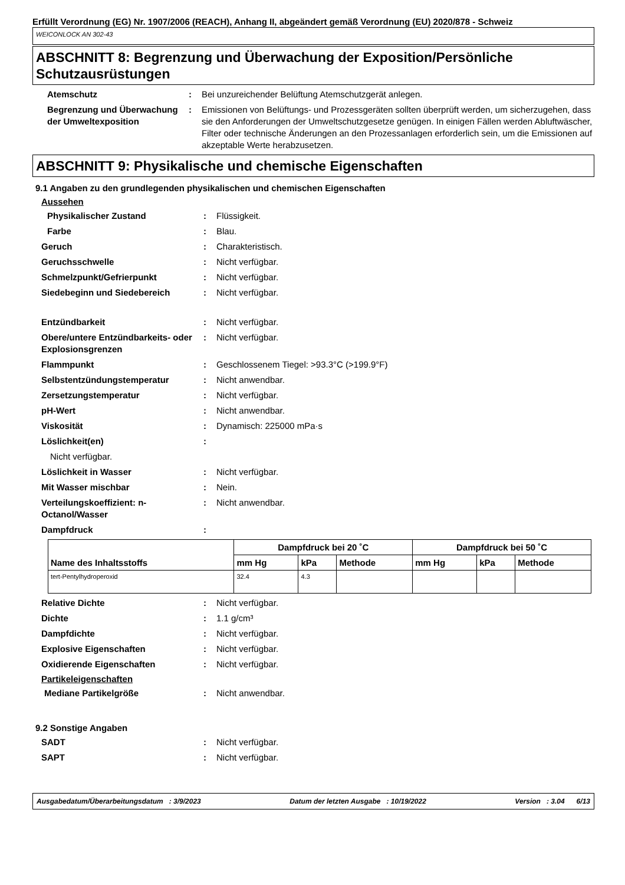Erfüllt Verordnung (EG) Nr. 1907/2006 (REACH), Anhang II, abgeändert gemäß Verordnung (EU) 2020/878 - Schweiz
WEICONLOCK AN 302-43
ABSCHNITT 8: Begrenzung und Überwachung der Exposition/Persönliche Schutzausrüstungen
Atemschutz : Bei unzureichender Belüftung Atemschutzgerät anlegen.
Begrenzung und Überwachung der Umweltexposition
: Emissionen von Belüftungs- und Prozessgeräten sollten überprüft werden, um sicherzugehen, dass sie den Anforderungen der Umweltschutzgesetze genügen. In einigen Fällen werden Abluftwäscher, Filter oder technische Änderungen an den Prozessanlagen erforderlich sein, um die Emissionen auf akzeptable Werte herabzusetzen.
ABSCHNITT 9: Physikalische und chemische Eigenschaften
9.1 Angaben zu den grundlegenden physikalischen und chemischen Eigenschaften
Aussehen
Physikalischer Zustand : Flüssigkeit.
Farbe : Blau.
Geruch : Charakteristisch.
Geruchsschwelle : Nicht verfügbar.
Schmelzpunkt/Gefrierpunkt : Nicht verfügbar.
Siedebeginn und Siedebereich : Nicht verfügbar.
Entzündbarkeit : Nicht verfügbar.
Obere/untere Entzündbarkeits- oder Explosionsgrenzen
: Nicht verfügbar.
Flammpunkt : Geschlossenem Tiegel: >93.3°C (>199.9°F)
Selbstentzündungstemperatur : Nicht anwendbar.
Zersetzungstemperatur : Nicht verfügbar.
pH-Wert : Nicht anwendbar.
Viskosität : Dynamisch: 225000 mPa·s
Löslichkeit(en) :
Nicht verfügbar.
Löslichkeit in Wasser : Nicht verfügbar.
Mit Wasser mischbar : Nein.
Verteilungskoeffizient: n-Octanol/Wasser
: Nicht anwendbar.
Dampfdruck :
| Name des Inhaltsstoffs | Dampfdruck bei 20 ˚C | | | Dampfdruck bei 50 ˚C | | |
| --- | --- | --- | --- | --- | --- | --- |
| | mm Hg | kPa | Methode | mm Hg | kPa | Methode |
| tert-Pentylhydroperoxid | 32.4 | 4.3 | | | | |
Relative Dichte : Nicht verfügbar.
Dichte : 1.1 g/cm³
Dampfdichte : Nicht verfügbar.
Explosive Eigenschaften : Nicht verfügbar.
Oxidierende Eigenschaften : Nicht verfügbar.
Partikeleigenschaften
Mediane Partikelgröße : Nicht anwendbar.
9.2 Sonstige Angaben
SADT : Nicht verfügbar.
SAPT : Nicht verfügbar.
Ausgabedatum/Überarbeitungsdatum : 3/9/2023 Datum der letzten Ausgabe : 10/19/2022 Version : 3.04 6/13